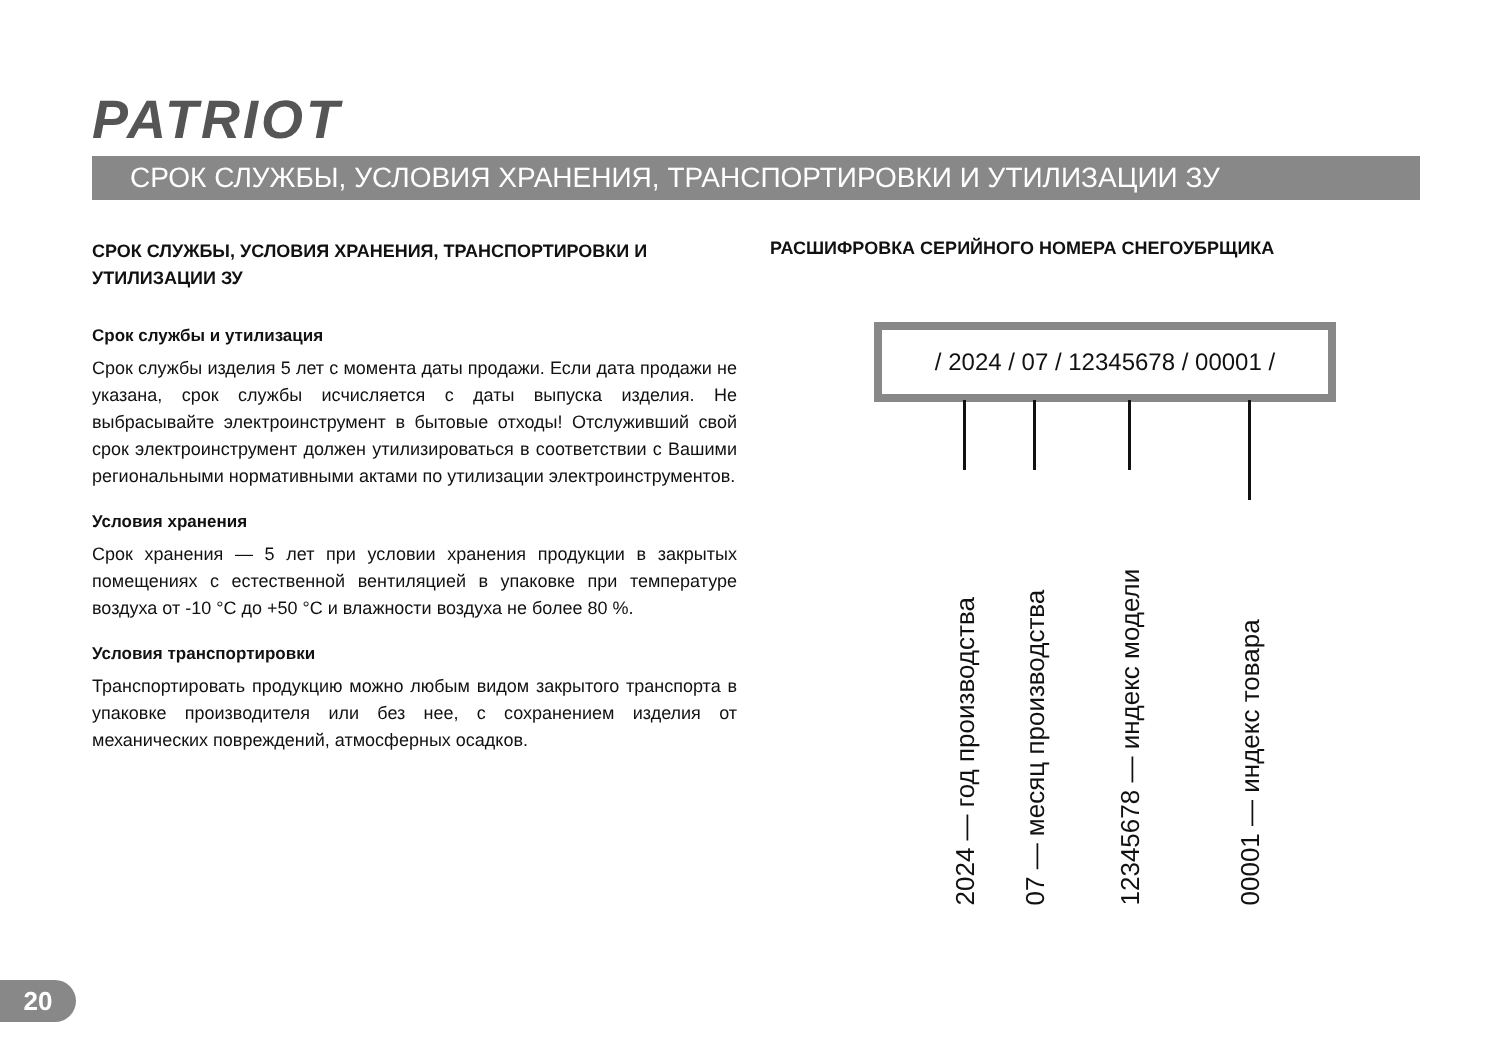PATRIOT
СРОК СЛУЖБЫ, УСЛОВИЯ ХРАНЕНИЯ, ТРАНСПОРТИРОВКИ И УТИЛИЗАЦИИ ЗУ
СРОК СЛУЖБЫ, УСЛОВИЯ ХРАНЕНИЯ, ТРАНСПОРТИРОВКИ И УТИЛИЗАЦИИ ЗУ
Срок службы и утилизация
Срок службы изделия 5 лет с момента даты продажи. Если дата продажи не указана, срок службы исчисляется с даты выпуска изделия. Не выбрасывайте электроинструмент в бытовые отходы! Отслуживший свой срок электроинструмент должен утилизироваться в соответствии с Вашими региональными нормативными актами по утилизации электроинструментов.
Условия хранения
Срок хранения — 5 лет при условии хранения продукции в закрытых помещениях с естественной вентиляцией в упаковке при температуре воздуха от -10 °C до +50 °C и влажности воздуха не более 80 %.
Условия транспортировки
Транспортировать продукцию можно любым видом закрытого транспорта в упаковке производителя или без нее, с сохранением изделия от механических повреждений, атмосферных осадков.
РАСШИФРОВКА СЕРИЙНОГО НОМЕРА СНЕГОУБРЩИКА
/ 2024 / 07 / 12345678 / 00001 /
2024 — год производства
07 — месяц производства
12345678 — индекс модели
00001 — индекс товара
20